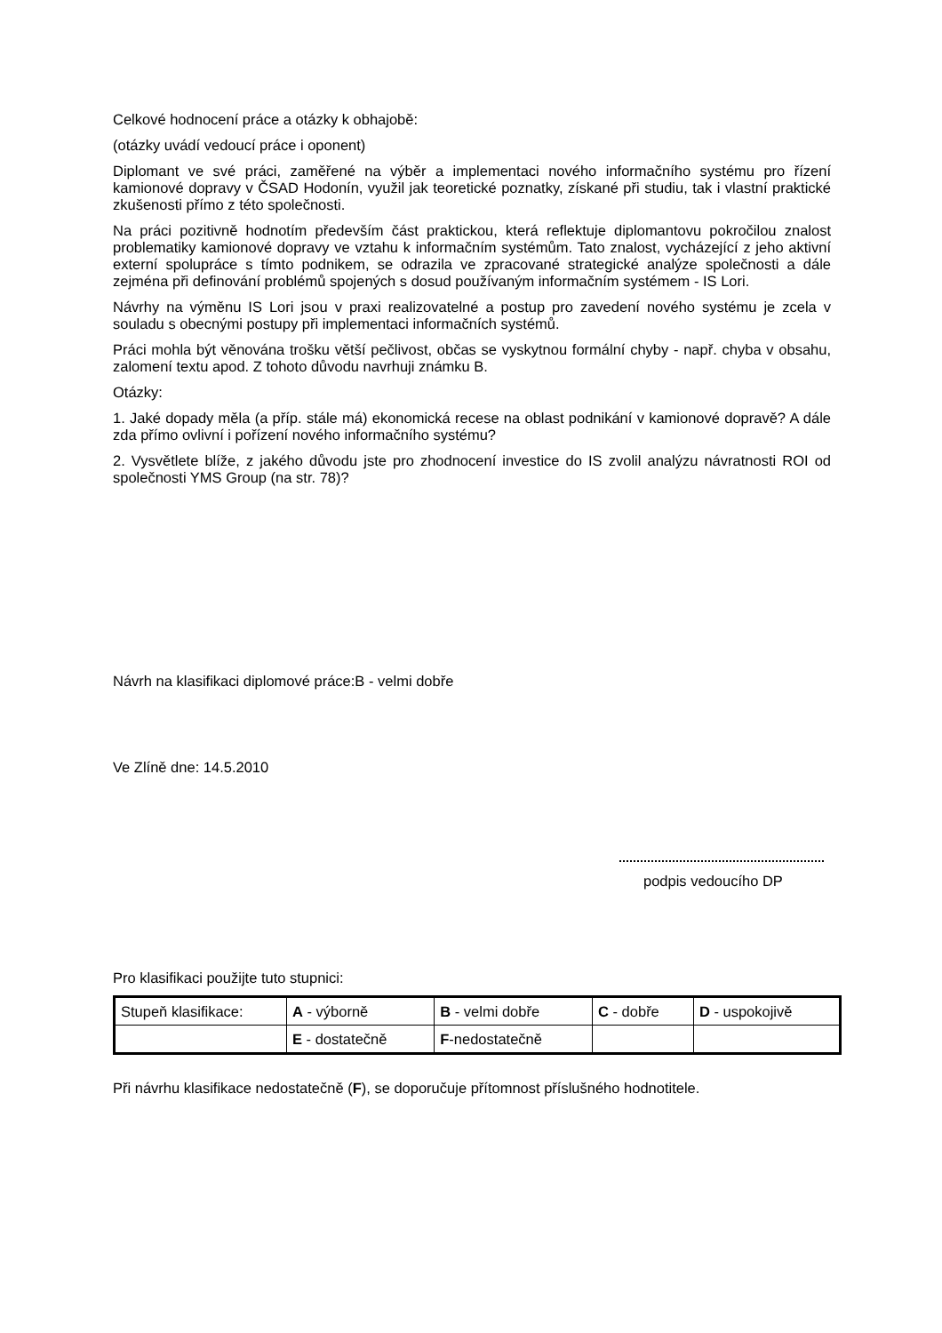Celkové hodnocení práce a otázky k obhajobě:
(otázky uvádí vedoucí práce i oponent)
Diplomant ve své práci, zaměřené na výběr a implementaci nového informačního systému pro řízení kamionové dopravy v ČSAD Hodonín, využil jak teoretické poznatky, získané při studiu, tak i vlastní praktické zkušenosti přímo z této společnosti.
Na práci pozitivně hodnotím především část praktickou, která reflektuje diplomantovu pokročilou znalost problematiky kamionové dopravy ve vztahu k informačním systémům. Tato znalost, vycházející z jeho aktivní externí spolupráce s tímto podnikem, se odrazila ve zpracované strategické analýze společnosti a dále zejména při definování problémů spojených s dosud používaným informačním systémem - IS Lori.
Návrhy na výměnu IS Lori jsou v praxi realizovatelné a postup pro zavedení nového systému je zcela v souladu s obecnými postupy při implementaci informačních systémů.
Práci mohla být věnována trošku větší pečlivost, občas se vyskytnou formální chyby - např. chyba v obsahu, zalomení textu apod. Z tohoto důvodu navrhuji známku B.
Otázky:
1. Jaké dopady měla (a příp. stále má) ekonomická recese na oblast podnikání v kamionové dopravě? A dále zda přímo ovlivní i pořízení nového informačního systému?
2. Vysvětlete blíže, z jakého důvodu jste pro zhodnocení investice do IS zvolil analýzu návratnosti ROI od společnosti YMS Group (na str. 78)?
Návrh na klasifikaci diplomové práce:B - velmi dobře
Ve Zlíně dne: 14.5.2010
podpis vedoucího DP
Pro klasifikaci použijte tuto stupnici:
| Stupeň klasifikace: | A - výborně | B - velmi dobře | C - dobře | D - uspokojivě |
| | E - dostatečně | F -nedostatečně | | |
Při návrhu klasifikace nedostatečně (F), se doporučuje přítomnost příslušného hodnotitele.